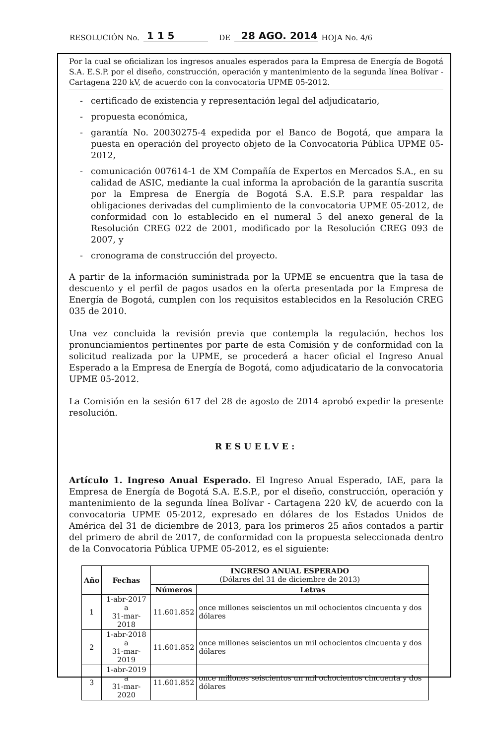RESOLUCIÓN No. 1 1 5 DE 28 AGO. 2014 HOJA No. 4/6
Por la cual se oficializan los ingresos anuales esperados para la Empresa de Energía de Bogotá S.A. E.S.P. por el diseño, construcción, operación y mantenimiento de la segunda línea Bolívar - Cartagena 220 kV, de acuerdo con la convocatoria UPME 05-2012.
- certificado de existencia y representación legal del adjudicatario,
- propuesta económica,
- garantía No. 20030275-4 expedida por el Banco de Bogotá, que ampara la puesta en operación del proyecto objeto de la Convocatoria Pública UPME 05-2012,
- comunicación 007614-1 de XM Compañía de Expertos en Mercados S.A., en su calidad de ASIC, mediante la cual informa la aprobación de la garantía suscrita por la Empresa de Energía de Bogotá S.A. E.S.P. para respaldar las obligaciones derivadas del cumplimiento de la convocatoria UPME 05-2012, de conformidad con lo establecido en el numeral 5 del anexo general de la Resolución CREG 022 de 2001, modificado por la Resolución CREG 093 de 2007, y
- cronograma de construcción del proyecto.
A partir de la información suministrada por la UPME se encuentra que la tasa de descuento y el perfil de pagos usados en la oferta presentada por la Empresa de Energía de Bogotá, cumplen con los requisitos establecidos en la Resolución CREG 035 de 2010.
Una vez concluida la revisión previa que contempla la regulación, hechos los pronunciamientos pertinentes por parte de esta Comisión y de conformidad con la solicitud realizada por la UPME, se procederá a hacer oficial el Ingreso Anual Esperado a la Empresa de Energía de Bogotá, como adjudicatario de la convocatoria UPME 05-2012.
La Comisión en la sesión 617 del 28 de agosto de 2014 aprobó expedir la presente resolución.
RESUELVE:
Artículo 1. Ingreso Anual Esperado. El Ingreso Anual Esperado, IAE, para la Empresa de Energía de Bogotá S.A. E.S.P., por el diseño, construcción, operación y mantenimiento de la segunda línea Bolívar - Cartagena 220 kV, de acuerdo con la convocatoria UPME 05-2012, expresado en dólares de los Estados Unidos de América del 31 de diciembre de 2013, para los primeros 25 años contados a partir del primero de abril de 2017, de conformidad con la propuesta seleccionada dentro de la Convocatoria Pública UPME 05-2012, es el siguiente:
| Año | Fechas | INGRESO ANUAL ESPERADO (Dólares del 31 de diciembre de 2013) | |
| --- | --- | --- | --- |
| | | Números | Letras |
| 1 | 1-abr-2017 a 31-mar-2018 | 11.601.852 | once millones seiscientos un mil ochocientos cincuenta y dos dólares |
| 2 | 1-abr-2018 a 31-mar-2019 | 11.601.852 | once millones seiscientos un mil ochocientos cincuenta y dos dólares |
| 3 | 1-abr-2019 a 31-mar-2020 | 11.601.852 | once millones seiscientos un mil ochocientos cincuenta y dos dólares |